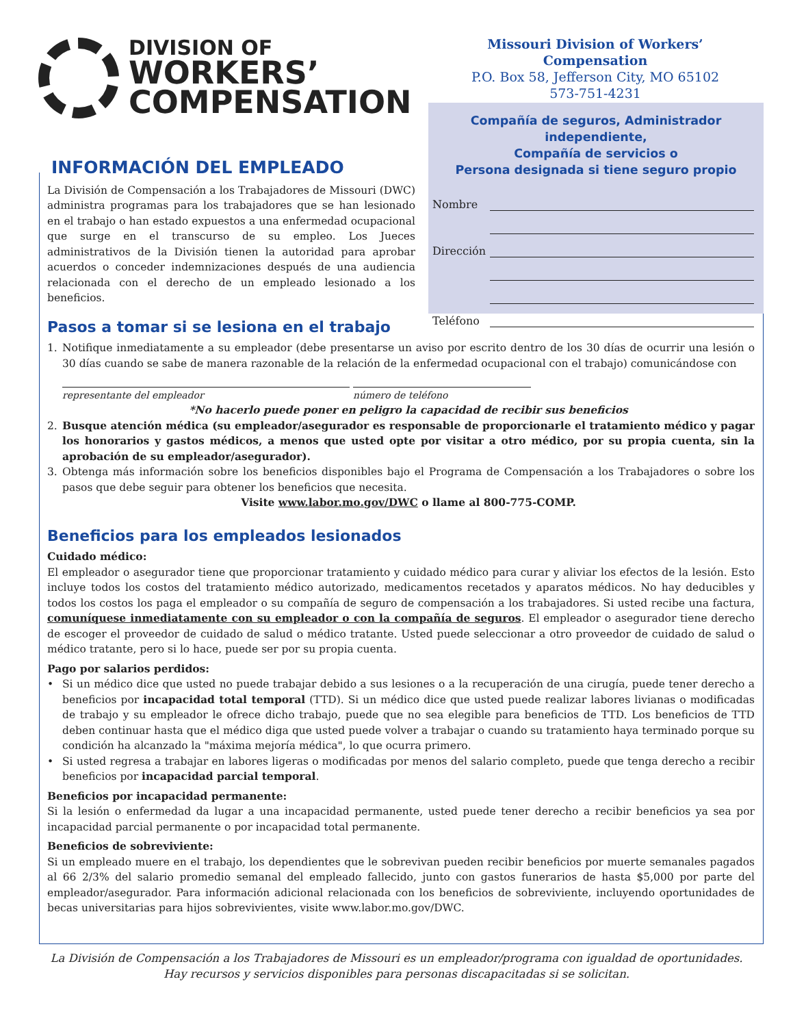DIVISION OF
WORKERS’
COMPENSATION
Missouri Division of Workers’ Compensation
P.O. Box 58, Jefferson City, MO 65102
573-751-4231
Compañía de seguros, Administrador independiente,
Compañía de servicios o
Persona designada si tiene seguro propio
Nombre
Dirección
Teléfono
INFORMACIÓN DEL EMPLEADO
La División de Compensación a los Trabajadores de Missouri (DWC) administra programas para los trabajadores que se han lesionado en el trabajo o han estado expuestos a una enfermedad ocupacional que surge en el transcurso de su empleo. Los Jueces administrativos de la División tienen la autoridad para aprobar acuerdos o conceder indemnizaciones después de una audiencia relacionada con el derecho de un empleado lesionado a los beneficios.
Pasos a tomar si se lesiona en el trabajo
1. Notifique inmediatamente a su empleador (debe presentarse un aviso por escrito dentro de los 30 días de ocurrir una lesión o 30 días cuando se sabe de manera razonable de la relación de la enfermedad ocupacional con el trabajo) comunicándose con
representante del empleador número de teléfono
*No hacerlo puede poner en peligro la capacidad de recibir sus beneficios
2. Busque atención médica (su empleador/asegurador es responsable de proporcionarle el tratamiento médico y pagar los honorarios y gastos médicos, a menos que usted opte por visitar a otro médico, por su propia cuenta, sin la aprobación de su empleador/asegurador).
3. Obtenga más información sobre los beneficios disponibles bajo el Programa de Compensación a los Trabajadores o sobre los pasos que debe seguir para obtener los beneficios que necesita.
Visite www.labor.mo.gov/DWC o llame al 800-775-COMP.
Beneficios para los empleados lesionados
Cuidado médico:
El empleador o asegurador tiene que proporcionar tratamiento y cuidado médico para curar y aliviar los efectos de la lesión. Esto incluye todos los costos del tratamiento médico autorizado, medicamentos recetados y aparatos médicos. No hay deducibles y todos los costos los paga el empleador o su compañía de seguro de compensación a los trabajadores. Si usted recibe una factura, comuníquese inmediatamente con su empleador o con la compañía de seguros. El empleador o asegurador tiene derecho de escoger el proveedor de cuidado de salud o médico tratante. Usted puede seleccionar a otro proveedor de cuidado de salud o médico tratante, pero si lo hace, puede ser por su propia cuenta.
Pago por salarios perdidos:
• Si un médico dice que usted no puede trabajar debido a sus lesiones o a la recuperación de una cirugía, puede tener derecho a beneficios por incapacidad total temporal (TTD). Si un médico dice que usted puede realizar labores livianas o modificadas de trabajo y su empleador le ofrece dicho trabajo, puede que no sea elegible para beneficios de TTD. Los beneficios de TTD deben continuar hasta que el médico diga que usted puede volver a trabajar o cuando su tratamiento haya terminado porque su condición ha alcanzado la "máxima mejoría médica", lo que ocurra primero.
• Si usted regresa a trabajar en labores ligeras o modificadas por menos del salario completo, puede que tenga derecho a recibir beneficios por incapacidad parcial temporal.
Beneficios por incapacidad permanente:
Si la lesión o enfermedad da lugar a una incapacidad permanente, usted puede tener derecho a recibir beneficios ya sea por incapacidad parcial permanente o por incapacidad total permanente.
Beneficios de sobreviviente:
Si un empleado muere en el trabajo, los dependientes que le sobrevivan pueden recibir beneficios por muerte semanales pagados al 66 2/3% del salario promedio semanal del empleado fallecido, junto con gastos funerarios de hasta $5,000 por parte del empleador/asegurador. Para información adicional relacionada con los beneficios de sobreviviente, incluyendo oportunidades de becas universitarias para hijos sobrevivientes, visite www.labor.mo.gov/DWC.
La División de Compensación a los Trabajadores de Missouri es un empleador/programa con igualdad de oportunidades.
Hay recursos y servicios disponibles para personas discapacitadas si se solicitan.